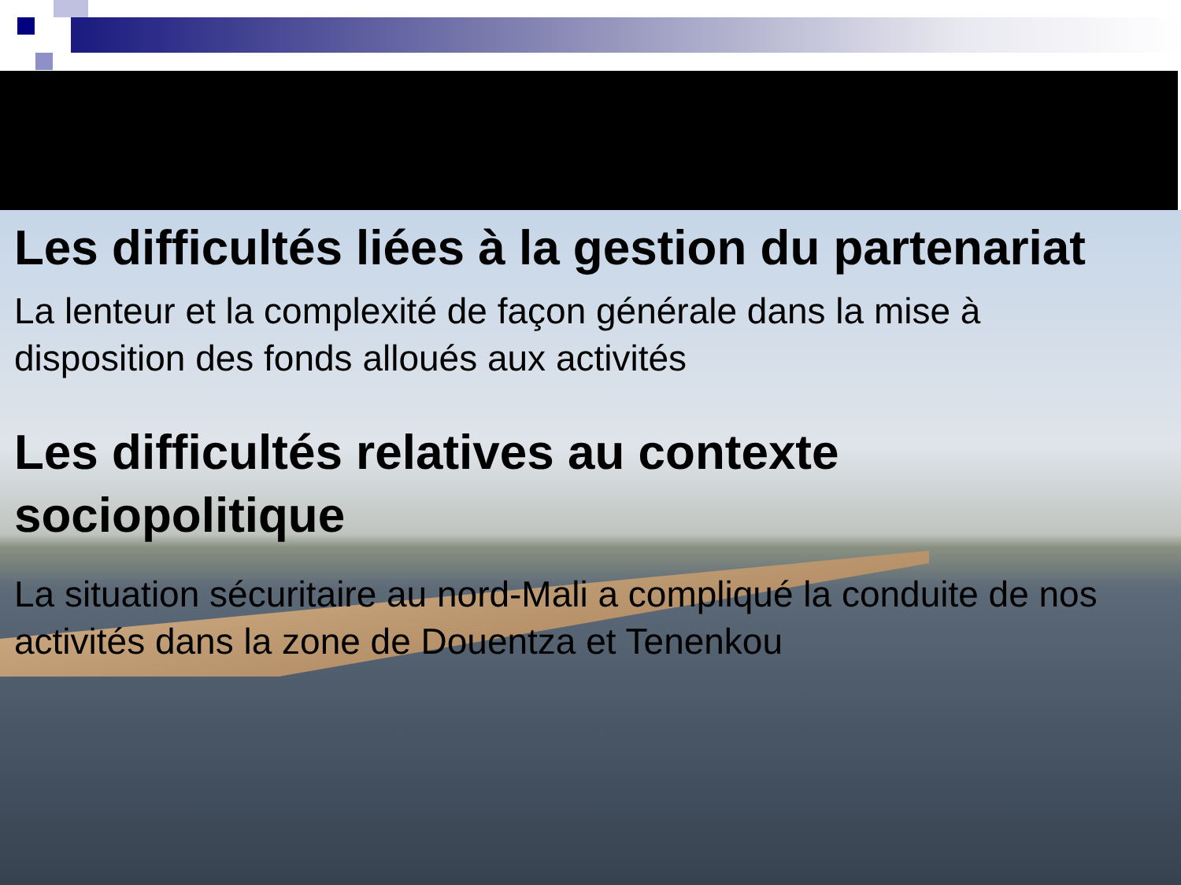Les difficultés liées à la gestion du partenariat
La lenteur et la complexité de façon générale dans la mise à disposition des fonds alloués aux activités
Les difficultés relatives au contexte sociopolitique
La situation sécuritaire au nord-Mali a compliqué la conduite de nos activités dans la zone de Douentza et Tenenkou